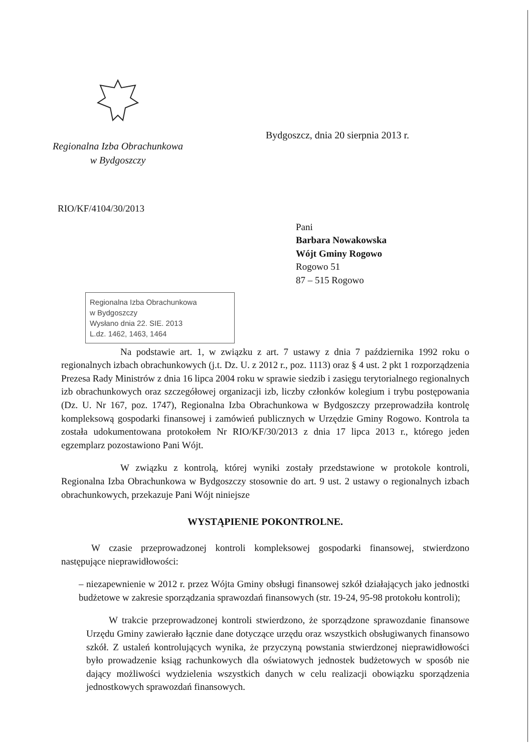Regionalna Izba Obrachunkowa
w Bydgoszczy
Bydgoszcz, dnia 20 sierpnia 2013 r.
RIO/KF/4104/30/2013
Pani
Barbara Nowakowska
Wójt Gminy Rogowo
Rogowo 51
87 – 515 Rogowo
Regionalna Izba Obrachunkowa
w Bydgoszczy
Wysłano dnia 22. SIE. 2013
L.dz. 1462, 1463, 1464
Na podstawie art. 1, w związku z art. 7 ustawy z dnia 7 października 1992 roku o regionalnych izbach obrachunkowych (j.t. Dz. U. z 2012 r., poz. 1113) oraz § 4 ust. 2 pkt 1 rozporządzenia Prezesa Rady Ministrów z dnia 16 lipca 2004 roku w sprawie siedzib i zasięgu terytorialnego regionalnych izb obrachunkowych oraz szczegółowej organizacji izb, liczby członków kolegium i trybu postępowania (Dz. U. Nr 167, poz. 1747), Regionalna Izba Obrachunkowa w Bydgoszczy przeprowadziła kontrolę kompleksową gospodarki finansowej i zamówień publicznych w Urzędzie Gminy Rogowo. Kontrola ta została udokumentowana protokołem Nr RIO/KF/30/2013 z dnia 17 lipca 2013 r., którego jeden egzemplarz pozostawiono Pani Wójt.
W związku z kontrolą, której wyniki zostały przedstawione w protokole kontroli, Regionalna Izba Obrachunkowa w Bydgoszczy stosownie do art. 9 ust. 2 ustawy o regionalnych izbach obrachunkowych, przekazuje Pani Wójt niniejsze
WYSTĄPIENIE POKONTROLNE.
W czasie przeprowadzonej kontroli kompleksowej gospodarki finansowej, stwierdzono następujące nieprawidłowości:
– niezapewnienie w 2012 r. przez Wójta Gminy obsługi finansowej szkół działających jako jednostki budżetowe w zakresie sporządzania sprawozdań finansowych (str. 19-24, 95-98 protokołu kontroli);
W trakcie przeprowadzonej kontroli stwierdzono, że sporządzone sprawozdanie finansowe Urzędu Gminy zawierało łącznie dane dotyczące urzędu oraz wszystkich obsługiwanych finansowo szkół. Z ustaleń kontrolujących wynika, że przyczyną powstania stwierdzonej nieprawidłowości było prowadzenie ksiąg rachunkowych dla oświatowych jednostek budżetowych w sposób nie dający możliwości wydzielenia wszystkich danych w celu realizacji obowiązku sporządzenia jednostkowych sprawozdań finansowych.